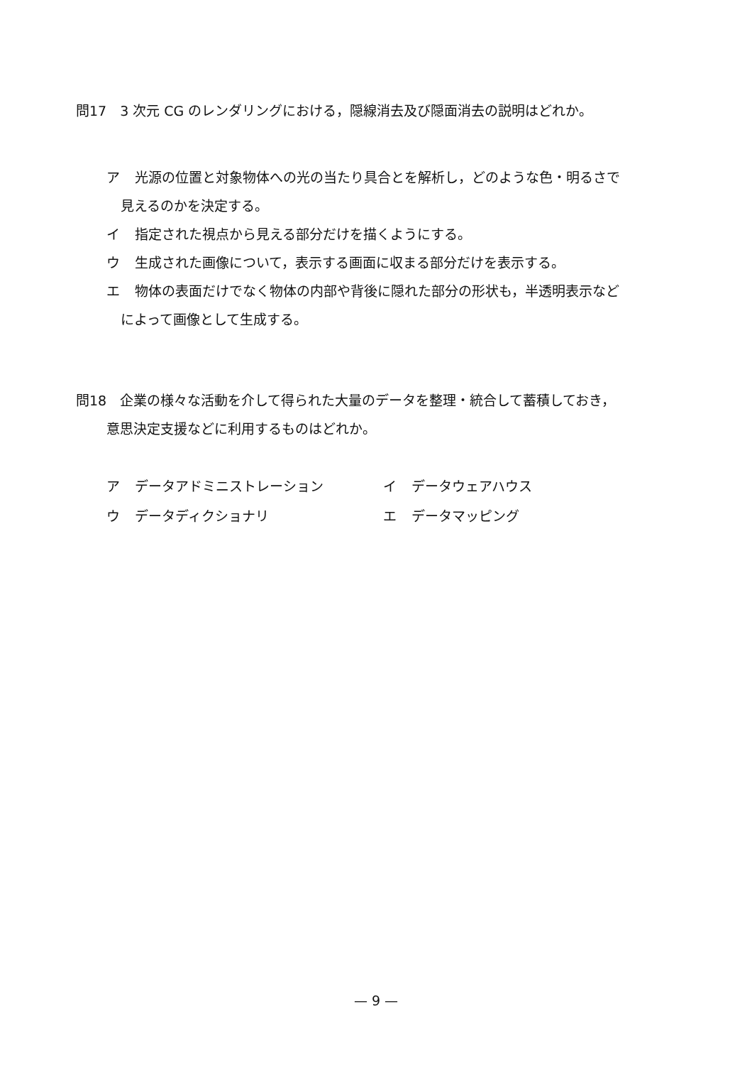問17　3 次元 CG のレンダリングにおける，隠線消去及び隠面消去の説明はどれか。
ア 光源の位置と対象物体への光の当たり具合とを解析し，どのような色・明るさで
見えるのかを決定する。
イ 指定された視点から見える部分だけを描くようにする。
ウ 生成された画像について，表示する画面に収まる部分だけを表示する。
エ 物体の表面だけでなく物体の内部や背後に隠れた部分の形状も，半透明表示など
によって画像として生成する。
問18　企業の様々な活動を介して得られた大量のデータを整理・統合して蓄積しておき，
意思決定支援などに利用するものはどれか。
ア データアドミニストレーション
イ データウェアハウス
ウ データディクショナリ
エ データマッピング
— 9 —